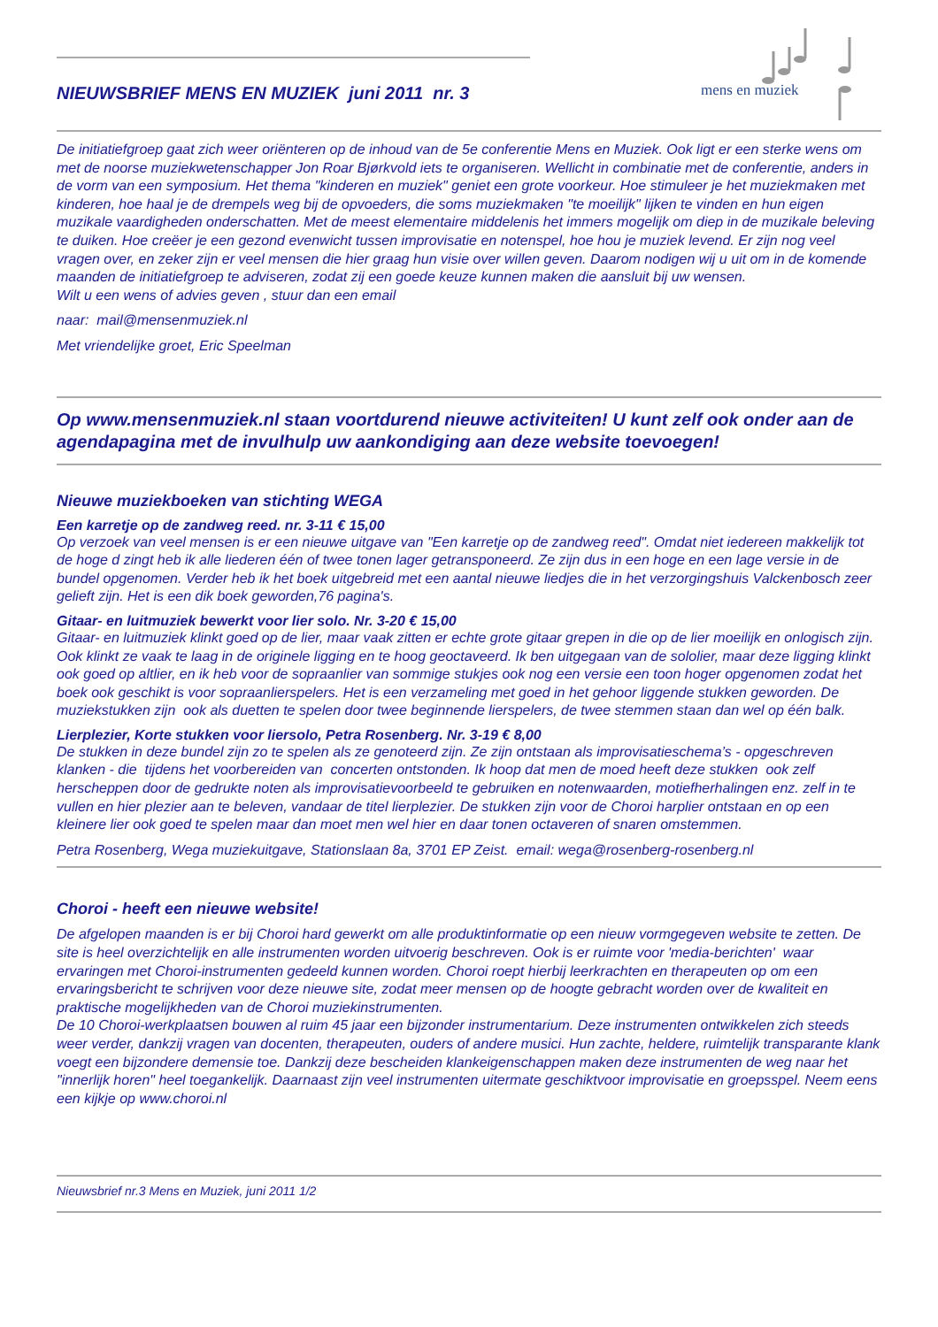mens en muziek
NIEUWSBRIEF MENS EN MUZIEK juni 2011 nr. 3
De initiatiefgroep gaat zich weer oriënteren op de inhoud van de 5e conferentie Mens en Muziek. Ook ligt er een sterke wens om met de noorse muziekwetenschapper Jon Roar Bjørkvold iets te organiseren. Wellicht in combinatie met de conferentie, anders in de vorm van een symposium. Het thema "kinderen en muziek" geniet een grote voorkeur. Hoe stimuleer je het muziekmaken met kinderen, hoe haal je de drempels weg bij de opvoeders, die soms muziekmaken "te moeilijk" lijken te vinden en hun eigen muzikale vaardigheden onderschatten. Met de meest elementaire middelenis het immers mogelijk om diep in de muzikale beleving te duiken. Hoe creëer je een gezond evenwicht tussen improvisatie en notenspel, hoe hou je muziek levend. Er zijn nog veel vragen over, en zeker zijn er veel mensen die hier graag hun visie over willen geven. Daarom nodigen wij u uit om in de komende maanden de initiatiefgroep te adviseren, zodat zij een goede keuze kunnen maken die aansluit bij uw wensen.
Wilt u een wens of advies geven , stuur dan een email
naar: mail@mensenmuziek.nl
Met vriendelijke groet, Eric Speelman
Op www.mensenmuziek.nl staan voortdurend nieuwe activiteiten! U kunt zelf ook onder aan de agendapagina met de invulhulp uw aankondiging aan deze website toevoegen!
Nieuwe muziekboeken van stichting WEGA
Een karretje op de zandweg reed. nr. 3-11 € 15,00
Op verzoek van veel mensen is er een nieuwe uitgave van "Een karretje op de zandweg reed". Omdat niet iedereen makkelijk tot de hoge d zingt heb ik alle liederen één of twee tonen lager getransponeerd. Ze zijn dus in een hoge en een lage versie in de bundel opgenomen. Verder heb ik het boek uitgebreid met een aantal nieuwe liedjes die in het verzorgingshuis Valckenbosch zeer gelieft zijn. Het is een dik boek geworden,76 pagina's.
Gitaar- en luitmuziek bewerkt voor lier solo. Nr. 3-20 € 15,00
Gitaar- en luitmuziek klinkt goed op de lier, maar vaak zitten er echte grote gitaar grepen in die op de lier moeilijk en onlogisch zijn. Ook klinkt ze vaak te laag in de originele ligging en te hoog geoctaveerd. Ik ben uitgegaan van de sololier, maar deze ligging klinkt ook goed op altlier, en ik heb voor de sopraanlier van sommige stukjes ook nog een versie een toon hoger opgenomen zodat het boek ook geschikt is voor sopraanlierspelers. Het is een verzameling met goed in het gehoor liggende stukken geworden. De muziekstukken zijn ook als duetten te spelen door twee beginnende lierspelers, de twee stemmen staan dan wel op één balk.
Lierplezier, Korte stukken voor liersolo, Petra Rosenberg. Nr. 3-19 € 8,00
De stukken in deze bundel zijn zo te spelen als ze genoteerd zijn. Ze zijn ontstaan als improvisatieschema’s - opgeschreven klanken - die tijdens het voorbereiden van concerten ontstonden. Ik hoop dat men de moed heeft deze stukken ook zelf herscheppen door de gedrukte noten als improvisatievoorbeeld te gebruiken en notenwaarden, motiefherhalingen enz. zelf in te vullen en hier plezier aan te beleven, vandaar de titel lierplezier. De stukken zijn voor de Choroi harplier ontstaan en op een kleinere lier ook goed te spelen maar dan moet men wel hier en daar tonen octaveren of snaren omstemmen.
Petra Rosenberg, Wega muziekuitgave, Stationslaan 8a, 3701 EP Zeist. email: wega@rosenberg-rosenberg.nl
Choroi - heeft een nieuwe website!
De afgelopen maanden is er bij Choroi hard gewerkt om alle produktinformatie op een nieuw vormgegeven website te zetten. De site is heel overzichtelijk en alle instrumenten worden uitvoerig beschreven. Ook is er ruimte voor 'media-berichten' waar ervaringen met Choroi-instrumenten gedeeld kunnen worden. Choroi roept hierbij leerkrachten en therapeuten op om een ervaringsbericht te schrijven voor deze nieuwe site, zodat meer mensen op de hoogte gebracht worden over de kwaliteit en praktische mogelijkheden van de Choroi muziekinstrumenten.
De 10 Choroi-werkplaatsen bouwen al ruim 45 jaar een bijzonder instrumentarium. Deze instrumenten ontwikkelen zich steeds weer verder, dankzij vragen van docenten, therapeuten, ouders of andere musici. Hun zachte, heldere, ruimtelijk transparante klank voegt een bijzondere demensie toe. Dankzij deze bescheiden klankeigenschappen maken deze instrumenten de weg naar het "innerlijk horen" heel toegankelijk. Daarnaast zijn veel instrumenten uitermate geschiktvoor improvisatie en groepsspel. Neem eens een kijkje op www.choroi.nl
Nieuwsbrief nr.3 Mens en Muziek, juni 2011 1/2